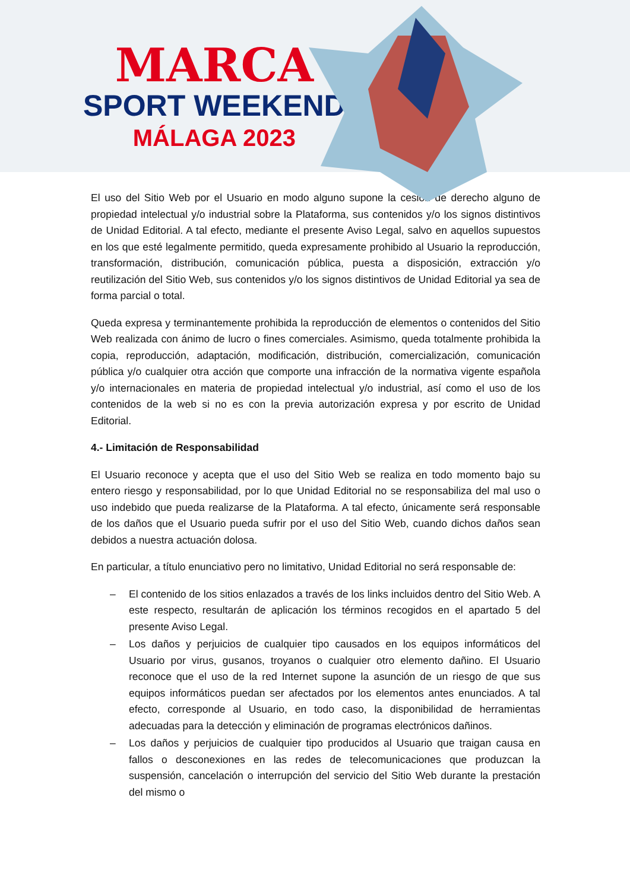MARCA
SPORT WEEKEND
MÁLAGA 2023
El uso del Sitio Web por el Usuario en modo alguno supone la cesión de derecho alguno de propiedad intelectual y/o industrial sobre la Plataforma, sus contenidos y/o los signos distintivos de Unidad Editorial. A tal efecto, mediante el presente Aviso Legal, salvo en aquellos supuestos en los que esté legalmente permitido, queda expresamente prohibido al Usuario la reproducción, transformación, distribución, comunicación pública, puesta a disposición, extracción y/o reutilización del Sitio Web, sus contenidos y/o los signos distintivos de Unidad Editorial ya sea de forma parcial o total.
Queda expresa y terminantemente prohibida la reproducción de elementos o contenidos del Sitio Web realizada con ánimo de lucro o fines comerciales. Asimismo, queda totalmente prohibida la copia, reproducción, adaptación, modificación, distribución, comercialización, comunicación pública y/o cualquier otra acción que comporte una infracción de la normativa vigente española y/o internacionales en materia de propiedad intelectual y/o industrial, así como el uso de los contenidos de la web si no es con la previa autorización expresa y por escrito de Unidad Editorial.
4.- Limitación de Responsabilidad
El Usuario reconoce y acepta que el uso del Sitio Web se realiza en todo momento bajo su entero riesgo y responsabilidad, por lo que Unidad Editorial no se responsabiliza del mal uso o uso indebido que pueda realizarse de la Plataforma. A tal efecto, únicamente será responsable de los daños que el Usuario pueda sufrir por el uso del Sitio Web, cuando dichos daños sean debidos a nuestra actuación dolosa.
En particular, a título enunciativo pero no limitativo, Unidad Editorial no será responsable de:
– El contenido de los sitios enlazados a través de los links incluidos dentro del Sitio Web. A este respecto, resultarán de aplicación los términos recogidos en el apartado 5 del presente Aviso Legal.
– Los daños y perjuicios de cualquier tipo causados en los equipos informáticos del Usuario por virus, gusanos, troyanos o cualquier otro elemento dañino. El Usuario reconoce que el uso de la red Internet supone la asunción de un riesgo de que sus equipos informáticos puedan ser afectados por los elementos antes enunciados. A tal efecto, corresponde al Usuario, en todo caso, la disponibilidad de herramientas adecuadas para la detección y eliminación de programas electrónicos dañinos.
– Los daños y perjuicios de cualquier tipo producidos al Usuario que traigan causa en fallos o desconexiones en las redes de telecomunicaciones que produzcan la suspensión, cancelación o interrupción del servicio del Sitio Web durante la prestación del mismo o